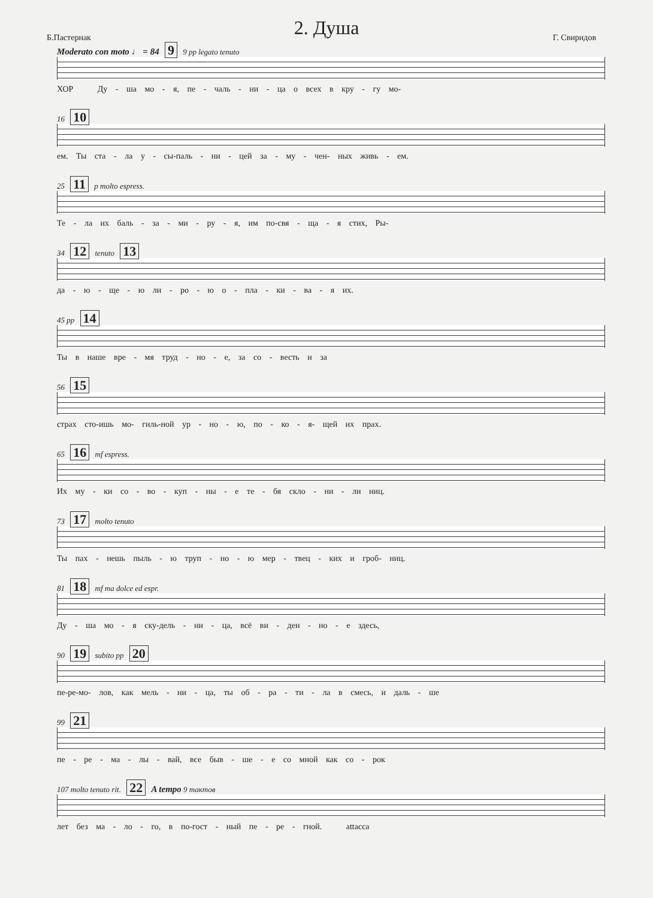2. Душа
Б.Пастернак Г. Свиридов
Moderato con moto ♩ = 84 9 9 pp legato tenuto
ХОР Ду - ша мо - я, пе - чаль - ни - ца о всех в кру - гу мо-
16 10
ем. Ты ста - ла у - сы-паль - ни - цей за - му - чен- ных живь - ем.
25 11 p molto espress.
Те - ла их баль - за - ми - ру - я, им по-свя - ща - я стих, Ры-
34 12 tenuto 13
да - ю - ще - ю ли - ро - ю о - пла - ки - ва - я их.
45 pp 14
Ты в наше вре - мя труд - но - е, за со - весть и за
56 15
страх сто-ишь мо- гиль-ной ур - но - ю, по - ко - я- щей их прах.
65 16 mf espress.
Их му - ки со - во - куп - ны - е те - бя скло - ни - ли ниц.
73 17 molto tenuto
Ты пах - нешь пыль - ю труп - но - ю мер - твец - ких и гроб- ниц.
81 18 mf ma dolce ed espr.
Ду - ша мо - я ску-дель - ни - ца, всё ви - ден - но - е здесь,
90 19 subito pp 20
пе-ре-мо- лов, как мель - ни - ца, ты об - ра - ти - ла в смесь, и даль - ше
99 21
пе - ре - ма - лы - вай, все быв - ше - е со мной как со - рок
107 molto tenuto rit. 22 A tempo 9 тактов
лет без ма - ло - го, в по-гост - ный пе - ре - гной. attacca